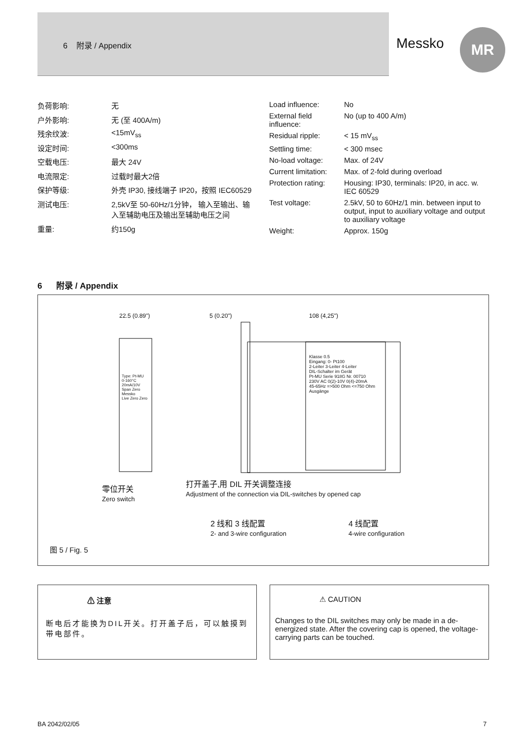6 附录 / Appendix
Messko MR
| 负荷影响: | 无 |
| 户外影响: | 无 (至 400A/m) |
| 残余纹波: | <15mV<sub>ss</sub> |
| 设定时间: | <300ms |
| 空载电压: | 最大 24V |
| 电流限定: | 过载时最大2倍 |
| 保护等级: | 外壳 IP30, 接线端子 IP20，按照 IEC60529 |
| 测试电压: | 2,5kV至 50-60Hz/1分钟， 输入至输出、输入至辅助电压及输出至辅助电压之间 |
| 重量: | 约150g |
| Load influence: | No |
| External field influence: | No (up to 400 A/m) |
| Residual ripple: | < 15 mV<sub>ss</sub> |
| Settling time: | < 300 msec |
| No-load voltage: | Max. of 24V |
| Current limitation: | Max. of 2-fold during overload |
| Protection rating: | Housing: IP30, terminals: IP20, in acc. w. IEC 60529 |
| Test voltage: | 2.5kV, 50 to 60Hz/1 min. between input to output, input to auxiliary voltage and output to auxiliary voltage |
| Weight: | Approx. 150g |
6 附录 / Appendix
22.5 (0.89") 5 (0.20") 108 (4,25")
Klasse 0.5
Eingang: 0- Pt100
2-Leiter 3-Leiter 4-Leiter
DIL-Schalter im Gerät
Pt-MU Serie 918G Nr. 00710
230V AC 0(2)-10V 0(4)-20mA
45-65Hz =>500 Ohm <=750 Ohm
Ausgänge
Type: Pt-MU
0-160°C
20mA/10V
Span Zero
Messko
Live Zero Zero
零位开关
Zero switch
打开盖子,用 DIL 开关调整连接
Adjustment of the connection via DIL-switches by opened cap
2 线和 3 线配置
2- and 3-wire configuration
4 线配置
4-wire configuration
图 5 / Fig. 5
⚠ 注意
断电后才能换为DIL开关。打开盖子后，可以触摸到带电部件。
⚠ CAUTION
Changes to the DIL switches may only be made in a de-energized state. After the covering cap is opened, the voltage-carrying parts can be touched.
BA 2042/02/05 7